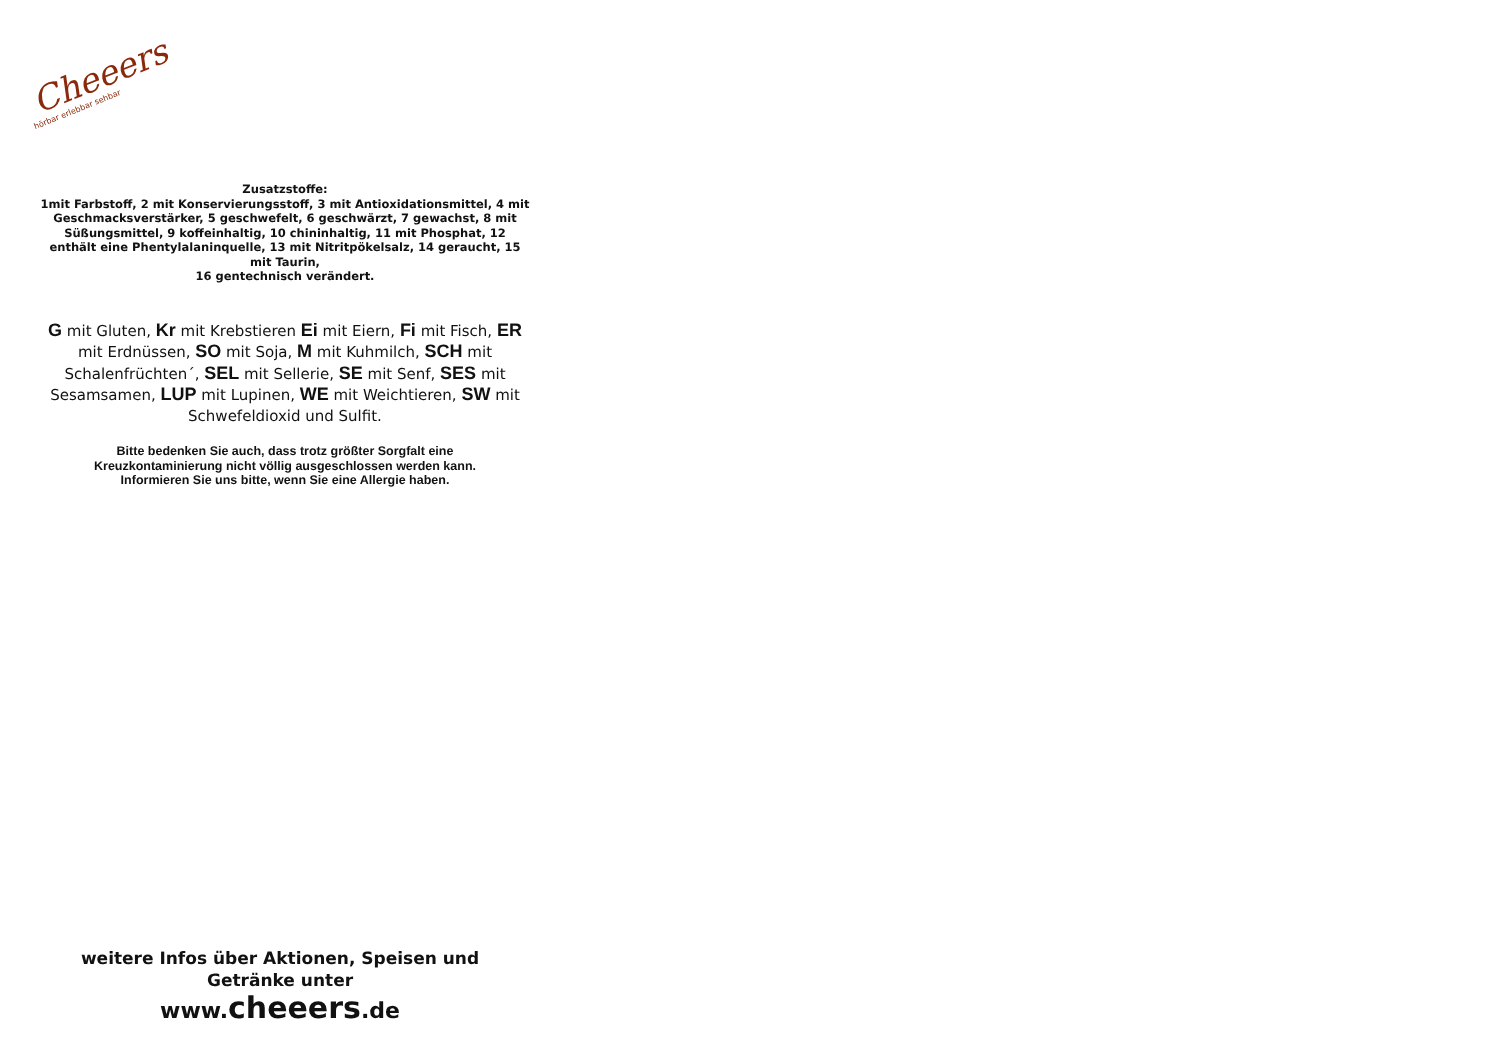Cheeers
hörbar erlebbar sehbar
Zusatzstoffe:
1mit Farbstoff, 2 mit Konservierungsstoff, 3 mit Antioxidationsmittel, 4 mit Geschmacksverstärker, 5 geschwefelt, 6 geschwärzt, 7 gewachst, 8 mit Süßungsmittel, 9 koffeinhaltig, 10 chininhaltig, 11 mit Phosphat, 12 enthält eine Phentylalaninquelle, 13 mit Nitritpökelsalz, 14 geraucht, 15 mit Taurin,
16 gentechnisch verändert.
G mit Gluten, Kr mit Krebstieren Ei mit Eiern, Fi mit Fisch, ER mit Erdnüssen, SO mit Soja, M mit Kuhmilch, SCH mit Schalenfrüchten´, SEL mit Sellerie, SE mit Senf, SES mit Sesamsamen, LUP mit Lupinen, WE mit Weichtieren, SW mit Schwefeldioxid und Sulfit.
Bitte bedenken Sie auch, dass trotz größter Sorgfalt eine
Kreuzkontaminierung nicht völlig ausgeschlossen werden kann.
Informieren Sie uns bitte, wenn Sie eine Allergie haben.
weitere Infos über Aktionen, Speisen und Getränke unter
www.cheeers.de